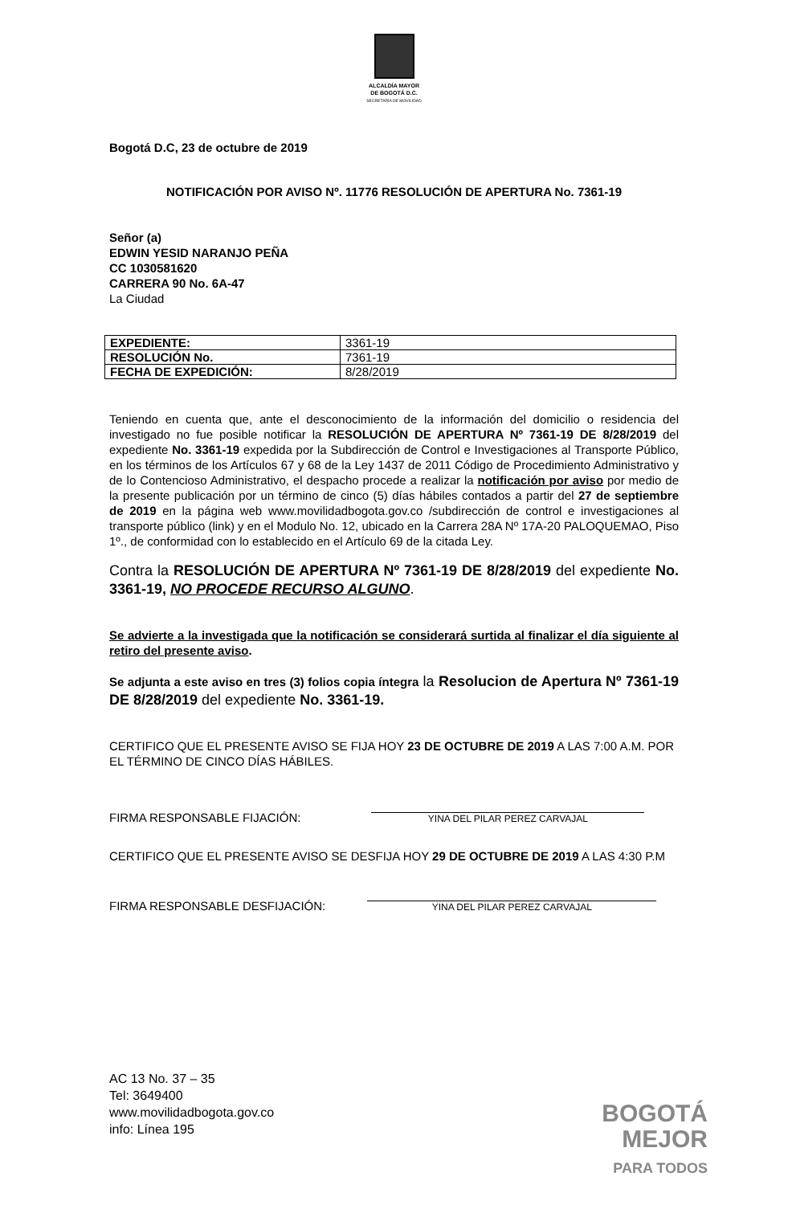ALCALDÍA MAYOR
DE BOGOTÁ D.C.
SECRETARÍA DE MOVILIDAD
Bogotá D.C, 23 de octubre de 2019
NOTIFICACIÓN POR AVISO Nº. 11776 RESOLUCIÓN DE APERTURA No. 7361-19
Señor (a)
EDWIN YESID NARANJO PEÑA
CC 1030581620
CARRERA 90 No. 6A-47
La Ciudad
| EXPEDIENTE: | 3361-19 |
| RESOLUCIÓN No. | 7361-19 |
| FECHA DE EXPEDICIÓN: | 8/28/2019 |
Teniendo en cuenta que, ante el desconocimiento de la información del domicilio o residencia del investigado no fue posible notificar la RESOLUCIÓN DE APERTURA Nº 7361-19 DE 8/28/2019 del expediente No. 3361-19 expedida por la Subdirección de Control e Investigaciones al Transporte Público, en los términos de los Artículos 67 y 68 de la Ley 1437 de 2011 Código de Procedimiento Administrativo y de lo Contencioso Administrativo, el despacho procede a realizar la notificación por aviso por medio de la presente publicación por un término de cinco (5) días hábiles contados a partir del 27 de septiembre de 2019 en la página web www.movilidadbogota.gov.co /subdirección de control e investigaciones al transporte público (link) y en el Modulo No. 12, ubicado en la Carrera 28A Nº 17A-20 PALOQUEMAO, Piso 1º., de conformidad con lo establecido en el Artículo 69 de la citada Ley.
Contra la RESOLUCIÓN DE APERTURA Nº 7361-19 DE 8/28/2019 del expediente No. 3361-19, NO PROCEDE RECURSO ALGUNO.
Se advierte a la investigada que la notificación se considerará surtida al finalizar el día siguiente al retiro del presente aviso.
Se adjunta a este aviso en tres (3) folios copia íntegra la Resolucion de Apertura Nº 7361-19 DE 8/28/2019 del expediente No. 3361-19.
CERTIFICO QUE EL PRESENTE AVISO SE FIJA HOY 23 DE OCTUBRE DE 2019 A LAS 7:00 A.M. POR EL TÉRMINO DE CINCO DÍAS HÁBILES.
FIRMA RESPONSABLE FIJACIÓN:
YINA DEL PILAR PEREZ CARVAJAL
CERTIFICO QUE EL PRESENTE AVISO SE DESFIJA HOY 29 DE OCTUBRE DE 2019 A LAS 4:30 P.M
FIRMA RESPONSABLE DESFIJACIÓN:
YINA DEL PILAR PEREZ CARVAJAL
AC 13 No. 37 – 35
Tel: 3649400
www.movilidadbogota.gov.co
info: Línea 195
BOGOTÁ
MEJOR
PARA TODOS